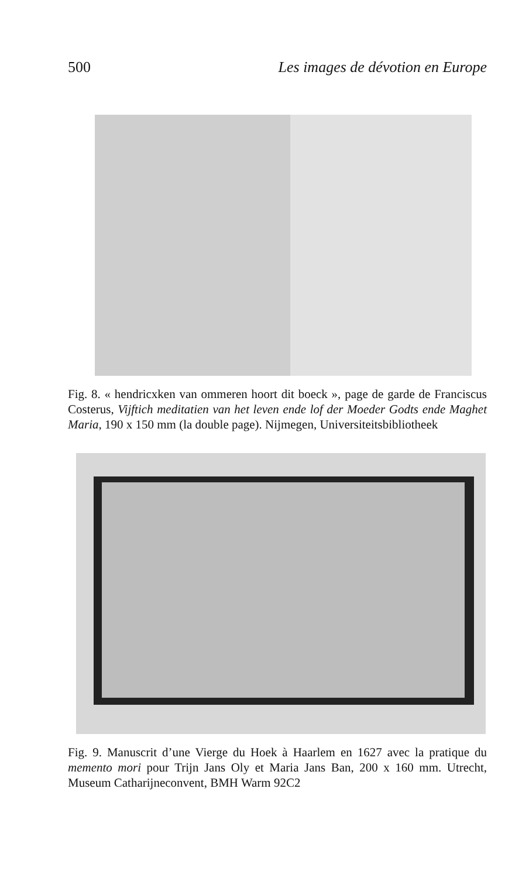500 Les images de dévotion en Europe
Fig. 8. « hendricxken van ommeren hoort dit boeck », page de garde de Franciscus Costerus, Vijftich meditatien van het leven ende lof der Moeder Godts ende Maghet Maria, 190 x 150 mm (la double page). Nijmegen, Universiteitsbibliotheek
Fig. 9. Manuscrit d’une Vierge du Hoek à Haarlem en 1627 avec la pratique du memento mori pour Trijn Jans Oly et Maria Jans Ban, 200 x 160 mm. Utrecht, Museum Catharijneconvent, BMH Warm 92C2